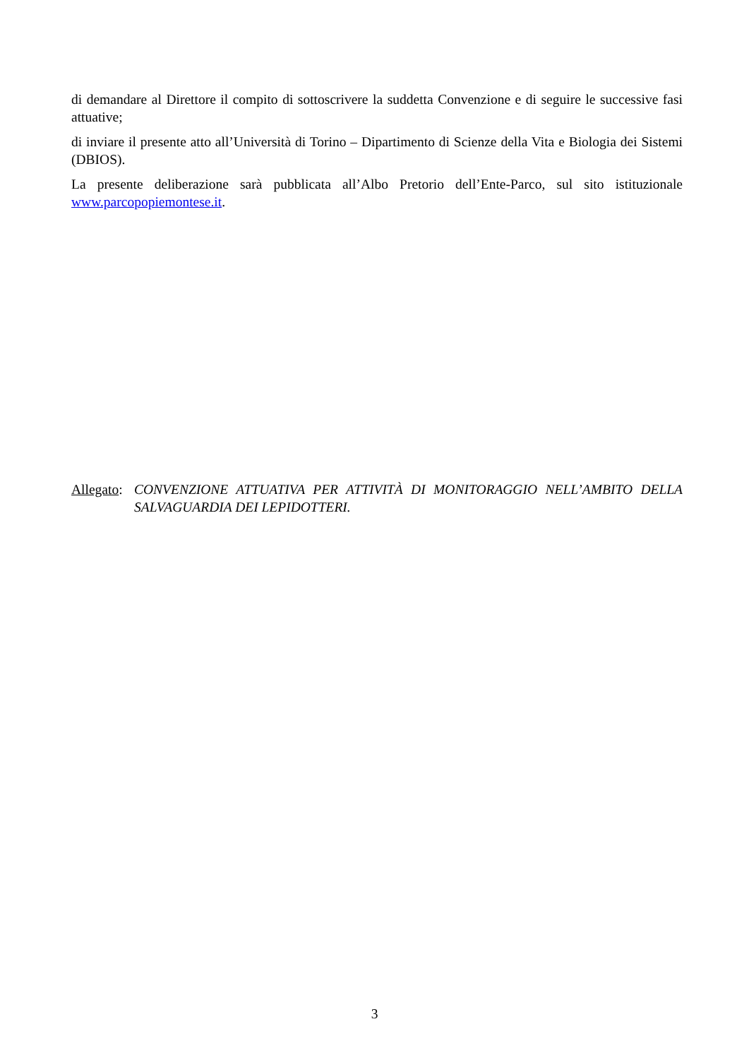di demandare al Direttore il compito di sottoscrivere la suddetta Convenzione e di seguire le successive fasi attuative;
di inviare il presente atto all’Università di Torino – Dipartimento di Scienze della Vita e Biologia dei Sistemi (DBIOS).
La presente deliberazione sarà pubblicata all’Albo Pretorio dell’Ente-Parco, sul sito istituzionale www.parcopopiemontese.it.
Allegato:
CONVENZIONE ATTUATIVA PER ATTIVITÀ DI MONITORAGGIO NELL’AMBITO DELLA SALVAGUARDIA DEI LEPIDOTTERI.
3